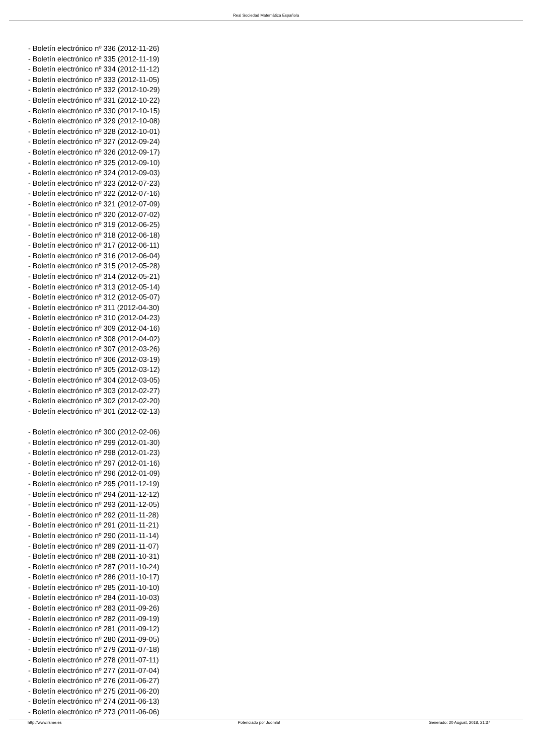Real Sociedad Matemática Española
- Boletín electrónico nº 336 (2012-11-26)
- Boletín electrónico nº 335 (2012-11-19)
- Boletín electrónico nº 334 (2012-11-12)
- Boletín electrónico nº 333 (2012-11-05)
- Boletín electrónico nº 332 (2012-10-29)
- Boletín electrónico nº 331 (2012-10-22)
- Boletín electrónico nº 330 (2012-10-15)
- Boletín electrónico nº 329 (2012-10-08)
- Boletín electrónico nº 328 (2012-10-01)
- Boletín electrónico nº 327 (2012-09-24)
- Boletín electrónico nº 326 (2012-09-17)
- Boletín electrónico nº 325 (2012-09-10)
- Boletín electrónico nº 324 (2012-09-03)
- Boletín electrónico nº 323 (2012-07-23)
- Boletín electrónico nº 322 (2012-07-16)
- Boletín electrónico nº 321 (2012-07-09)
- Boletín electrónico nº 320 (2012-07-02)
- Boletín electrónico nº 319 (2012-06-25)
- Boletín electrónico nº 318 (2012-06-18)
- Boletín electrónico nº 317 (2012-06-11)
- Boletín electrónico nº 316 (2012-06-04)
- Boletín electrónico nº 315 (2012-05-28)
- Boletín electrónico nº 314 (2012-05-21)
- Boletín electrónico nº 313 (2012-05-14)
- Boletín electrónico nº 312 (2012-05-07)
- Boletín electrónico nº 311 (2012-04-30)
- Boletín electrónico nº 310 (2012-04-23)
- Boletín electrónico nº 309 (2012-04-16)
- Boletín electrónico nº 308 (2012-04-02)
- Boletín electrónico nº 307 (2012-03-26)
- Boletín electrónico nº 306 (2012-03-19)
- Boletín electrónico nº 305 (2012-03-12)
- Boletín electrónico nº 304 (2012-03-05)
- Boletín electrónico nº 303 (2012-02-27)
- Boletín electrónico nº 302 (2012-02-20)
- Boletín electrónico nº 301 (2012-02-13)
- Boletín electrónico nº 300 (2012-02-06)
- Boletín electrónico nº 299 (2012-01-30)
- Boletín electrónico nº 298 (2012-01-23)
- Boletín electrónico nº 297 (2012-01-16)
- Boletín electrónico nº 296 (2012-01-09)
- Boletín electrónico nº 295 (2011-12-19)
- Boletín electrónico nº 294 (2011-12-12)
- Boletín electrónico nº 293 (2011-12-05)
- Boletín electrónico nº 292 (2011-11-28)
- Boletín electrónico nº 291 (2011-11-21)
- Boletín electrónico nº 290 (2011-11-14)
- Boletín electrónico nº 289 (2011-11-07)
- Boletín electrónico nº 288 (2011-10-31)
- Boletín electrónico nº 287 (2011-10-24)
- Boletín electrónico nº 286 (2011-10-17)
- Boletín electrónico nº 285 (2011-10-10)
- Boletín electrónico nº 284 (2011-10-03)
- Boletín electrónico nº 283 (2011-09-26)
- Boletín electrónico nº 282 (2011-09-19)
- Boletín electrónico nº 281 (2011-09-12)
- Boletín electrónico nº 280 (2011-09-05)
- Boletín electrónico nº 279 (2011-07-18)
- Boletín electrónico nº 278 (2011-07-11)
- Boletín electrónico nº 277 (2011-07-04)
- Boletín electrónico nº 276 (2011-06-27)
- Boletín electrónico nº 275 (2011-06-20)
- Boletín electrónico nº 274 (2011-06-13)
- Boletín electrónico nº 273 (2011-06-06)
http://www.rsme.es Potenciado por Joomla! Generado: 20 August, 2018, 21:37